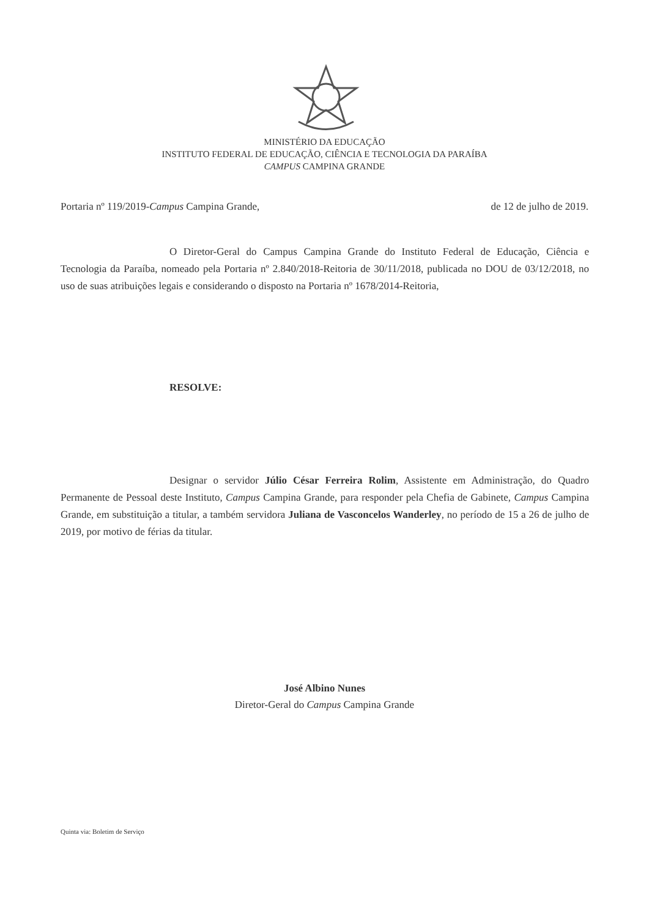MINISTÉRIO DA EDUCAÇÃO
INSTITUTO FEDERAL DE EDUCAÇÃO, CIÊNCIA E TECNOLOGIA DA PARAÍBA
CAMPUS CAMPINA GRANDE
Portaria nº 119/2019-Campus Campina Grande, de 12 de julho de 2019.
O Diretor-Geral do Campus Campina Grande do Instituto Federal de Educação, Ciência e Tecnologia da Paraíba, nomeado pela Portaria nº 2.840/2018-Reitoria de 30/11/2018, publicada no DOU de 03/12/2018, no uso de suas atribuições legais e considerando o disposto na Portaria nº 1678/2014-Reitoria,
RESOLVE:
Designar o servidor Júlio César Ferreira Rolim, Assistente em Administração, do Quadro Permanente de Pessoal deste Instituto, Campus Campina Grande, para responder pela Chefia de Gabinete, Campus Campina Grande, em substituição a titular, a também servidora Juliana de Vasconcelos Wanderley, no período de 15 a 26 de julho de 2019, por motivo de férias da titular.
José Albino Nunes
Diretor-Geral do Campus Campina Grande
Quinta via: Boletim de Serviço